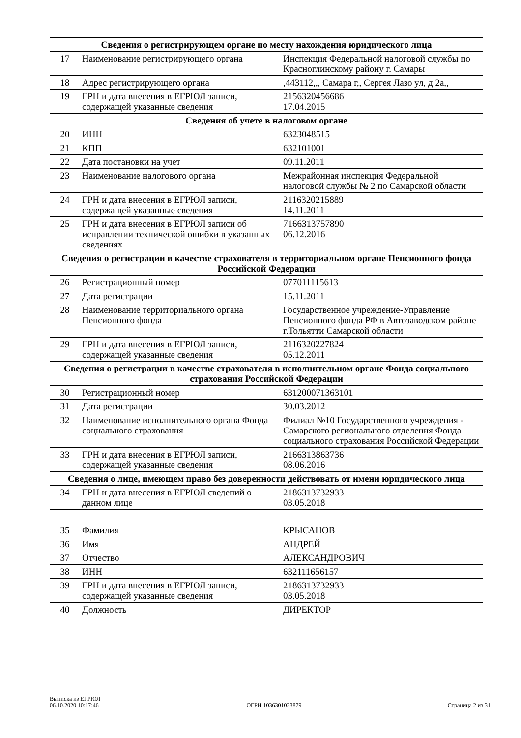| Сведения о регистрирующем органе по месту нахождения юридического лица | | |
| --- | --- | --- |
| 17 | Наименование регистрирующего органа | Инспекция Федеральной налоговой службы по Красноглинскому району г. Самары |
| 18 | Адрес регистрирующего органа | ,443112,,, Самара г,, Сергея Лазо ул, д 2а,, |
| 19 | ГРН и дата внесения в ЕГРЮЛ записи, содержащей указанные сведения | 2156320456686 17.04.2015 |
| Сведения об учете в налоговом органе | | |
| 20 | ИНН | 6323048515 |
| 21 | КПП | 632101001 |
| 22 | Дата постановки на учет | 09.11.2011 |
| 23 | Наименование налогового органа | Межрайонная инспекция Федеральной налоговой службы № 2 по Самарской области |
| 24 | ГРН и дата внесения в ЕГРЮЛ записи, содержащей указанные сведения | 2116320215889 14.11.2011 |
| 25 | ГРН и дата внесения в ЕГРЮЛ записи об исправлении технической ошибки в указанных сведениях | 7166313757890 06.12.2016 |
| Сведения о регистрации в качестве страхователя в территориальном органе Пенсионного фонда Российской Федерации | | |
| 26 | Регистрационный номер | 077011115613 |
| 27 | Дата регистрации | 15.11.2011 |
| 28 | Наименование территориального органа Пенсионного фонда | Государственное учреждение-Управление Пенсионного фонда РФ в Автозаводском районе г.Тольятти Самарской области |
| 29 | ГРН и дата внесения в ЕГРЮЛ записи, содержащей указанные сведения | 2116320227824 05.12.2011 |
| Сведения о регистрации в качестве страхователя в исполнительном органе Фонда социального страхования Российской Федерации | | |
| 30 | Регистрационный номер | 631200071363101 |
| 31 | Дата регистрации | 30.03.2012 |
| 32 | Наименование исполнительного органа Фонда социального страхования | Филиал №10 Государственного учреждения - Самарского регионального отделения Фонда социального страхования Российской Федерации |
| 33 | ГРН и дата внесения в ЕГРЮЛ записи, содержащей указанные сведения | 2166313863736 08.06.2016 |
| Сведения о лице, имеющем право без доверенности действовать от имени юридического лица | | |
| 34 | ГРН и дата внесения в ЕГРЮЛ сведений о данном лице | 2186313732933 03.05.2018 |
| 35 | Фамилия | КРЫСАНОВ |
| 36 | Имя | АНДРЕЙ |
| 37 | Отчество | АЛЕКСАНДРОВИЧ |
| 38 | ИНН | 632111656157 |
| 39 | ГРН и дата внесения в ЕГРЮЛ записи, содержащей указанные сведения | 2186313732933 03.05.2018 |
| 40 | Должность | ДИРЕКТОР |
Выписка из ЕГРЮЛ
06.10.2020 10:17:46
ОГРН 1036301023879
Страница 2 из 31